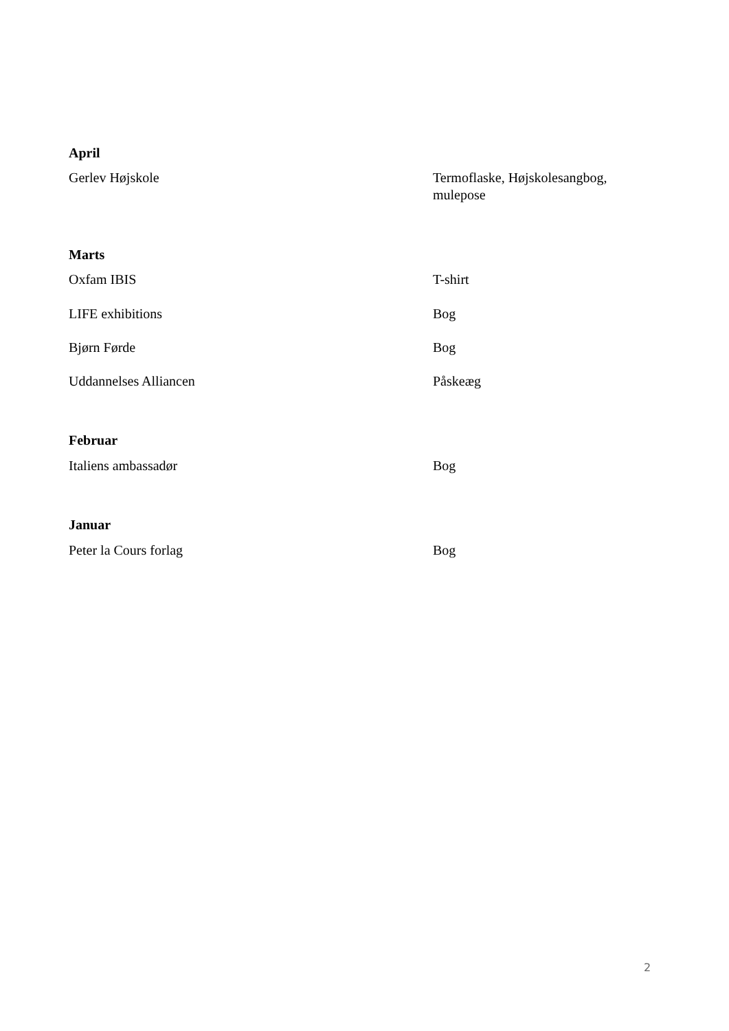| April | |
| --- | --- |
| Gerlev Højskole | Termoflaske, Højskolesangbog, mulepose |
| Marts | |
| Oxfam IBIS | T-shirt |
| LIFE exhibitions | Bog |
| Bjørn Førde | Bog |
| Uddannelses Alliancen | Påskeæg |
| Februar | |
| Italiens ambassadør | Bog |
| Januar | |
| Peter la Cours forlag | Bog |
2